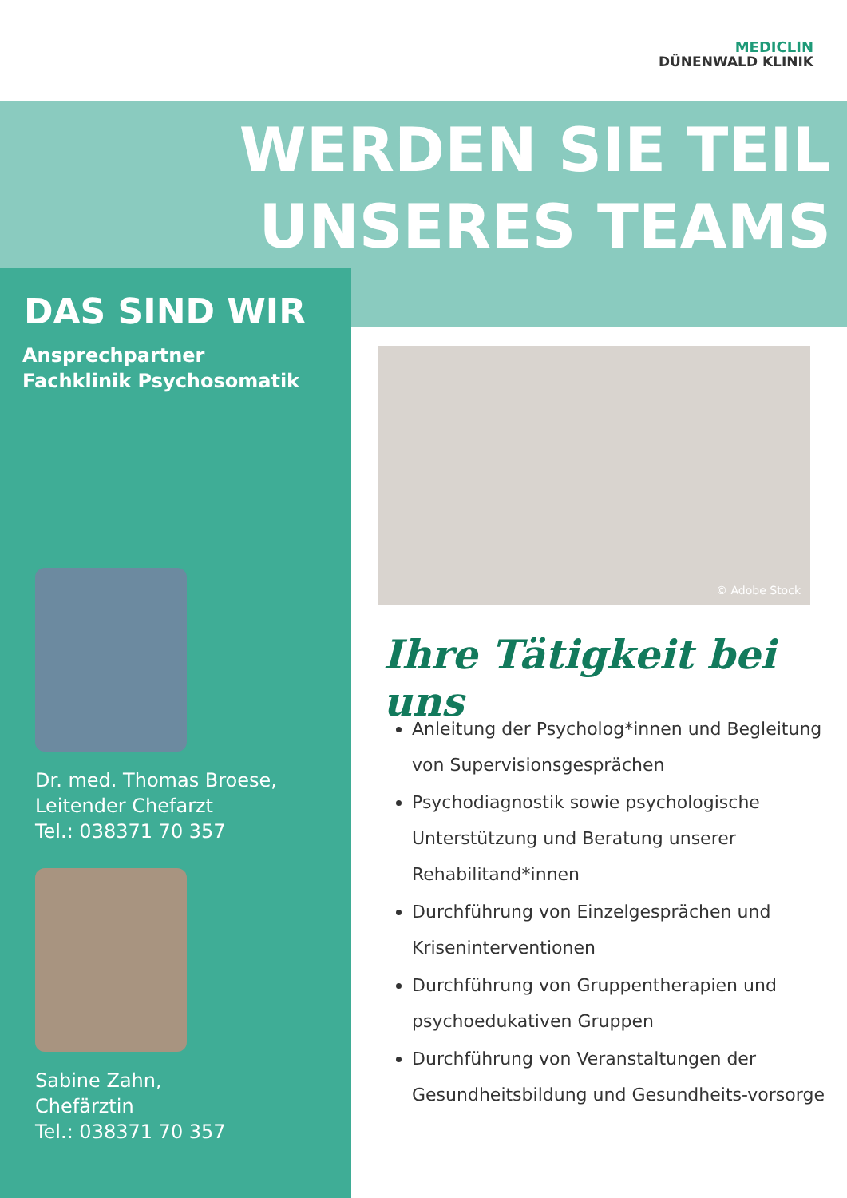MEDICLIN
DÜNENWALD KLINIK
WERDEN SIE TEIL
UNSERES TEAMS
DAS SIND WIR
Ansprechpartner
Fachklinik Psychosomatik
Dr. med. Thomas Broese,
Leitender Chefarzt
Tel.: 038371 70 357
Sabine Zahn,
Chefärztin
Tel.: 038371 70 357
© Adobe Stock
Ihre Tätigkeit bei uns
Anleitung der Psycholog*innen und Begleitung von Supervisionsgesprächen
Psychodiagnostik sowie psychologische Unterstützung und Beratung unserer Rehabilitand*innen
Durchführung von Einzelgesprächen und Kriseninterventionen
Durchführung von Gruppentherapien und psychoedukativen Gruppen
Durchführung von Veranstaltungen der Gesundheitsbildung und Gesundheits-vorsorge